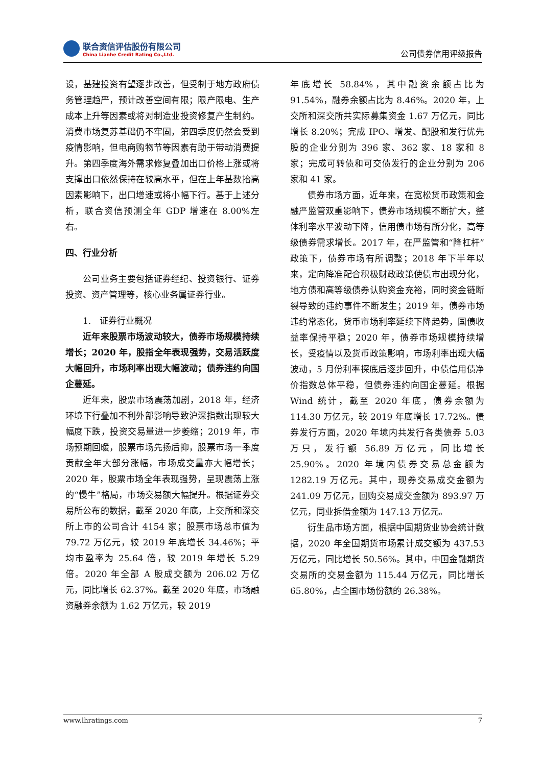联合资信评估股份有限公司
China Lianhe Credit Rating Co.,Ltd.
公司债券信用评级报告
设，基建投资有望逐步改善，但受制于地方政府债务管理趋严，预计改善空间有限；限产限电、生产成本上升等因素或将对制造业投资修复产生制约。消费市场复苏基础仍不牢固，第四季度仍然会受到疫情影响，但电商购物节等因素有助于带动消费提升。第四季度海外需求修复叠加出口价格上涨或将支撑出口依然保持在较高水平，但在上年基数抬高因素影响下，出口增速或将小幅下行。基于上述分析，联合资信预测全年 GDP 增速在 8.00%左右。
四、行业分析
公司业务主要包括证券经纪、投资银行、证券投资、资产管理等，核心业务属证券行业。
1.　证券行业概况
近年来股票市场波动较大，债券市场规模持续增长；2020 年，股指全年表现强势，交易活跃度大幅回升，市场利率出现大幅波动；债券违约向国企蔓延。
近年来，股票市场震荡加剧，2018 年，经济环境下行叠加不利外部影响导致沪深指数出现较大幅度下跌，投资交易量进一步萎缩；2019 年，市场预期回暖，股票市场先扬后抑，股票市场一季度贡献全年大部分涨幅，市场成交量亦大幅增长；2020 年，股票市场全年表现强势，呈现震荡上涨的“慢牛”格局，市场交易额大幅提升。根据证券交易所公布的数据，截至 2020 年底，上交所和深交所上市的公司合计 4154 家；股票市场总市值为 79.72 万亿元，较 2019 年底增长 34.46%；平均市盈率为 25.64 倍，较 2019 年增长 5.29 倍。2020 年全部 A 股成交额为 206.02 万亿元，同比增长 62.37%。截至 2020 年底，市场融资融券余额为 1.62 万亿元，较 2019
年底增长 58.84%，其中融资余额占比为 91.54%，融券余额占比为 8.46%。2020 年，上交所和深交所共实际募集资金 1.67 万亿元，同比增长 8.20%；完成 IPO、增发、配股和发行优先股的企业分别为 396 家、362 家、18 家和 8 家；完成可转债和可交债发行的企业分别为 206 家和 41 家。
债券市场方面，近年来，在宽松货币政策和金融严监管双重影响下，债券市场规模不断扩大，整体利率水平波动下降，信用债市场有所分化，高等级债券需求增长。2017 年，在严监管和“降杠杆”政策下，债券市场有所调整；2018 年下半年以来，定向降准配合积极财政政策使债市出现分化，地方债和高等级债券认购资金充裕，同时资金链断裂导致的违约事件不断发生；2019 年，债券市场违约常态化，货币市场利率延续下降趋势，国债收益率保持平稳；2020 年，债券市场规模持续增长，受疫情以及货币政策影响，市场利率出现大幅波动，5 月份利率探底后逐步回升，中债信用债净价指数总体平稳，但债券违约向国企蔓延。根据 Wind 统计，截至 2020 年底，债券余额为 114.30 万亿元，较 2019 年底增长 17.72%。债券发行方面，2020 年境内共发行各类债券 5.03 万只，发行额 56.89 万亿元，同比增长 25.90%。2020 年境内债券交易总金额为 1282.19 万亿元。其中，现券交易成交金额为 241.09 万亿元，回购交易成交金额为 893.97 万亿元，同业拆借金额为 147.13 万亿元。
衍生品市场方面，根据中国期货业协会统计数据，2020 年全国期货市场累计成交额为 437.53 万亿元，同比增长 50.56%。其中，中国金融期货交易所的交易金额为 115.44 万亿元，同比增长 65.80%，占全国市场份额的 26.38%。
www.lhratings.com 7